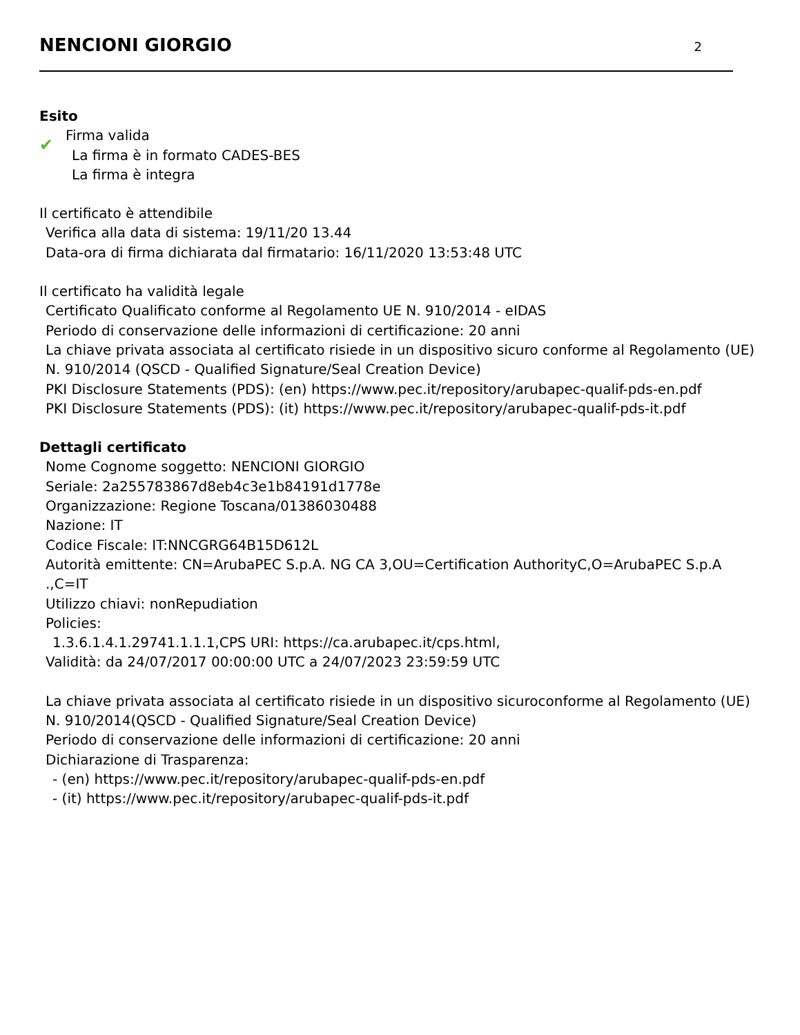NENCIONI GIORGIO
2
Esito
✔
Firma valida
La firma è in formato CADES-BES
La firma è integra
Il certificato è attendibile
Verifica alla data di sistema: 19/11/20 13.44
Data-ora di firma dichiarata dal firmatario: 16/11/2020 13:53:48 UTC
Il certificato ha validità legale
Certificato Qualificato conforme al Regolamento UE N. 910/2014 - eIDAS
Periodo di conservazione delle informazioni di certificazione: 20 anni
La chiave privata associata al certificato risiede in un dispositivo sicuro conforme al Regolamento (UE) N. 910/2014 (QSCD - Qualified Signature/Seal Creation Device)
PKI Disclosure Statements (PDS): (en) https://www.pec.it/repository/arubapec-qualif-pds-en.pdf
PKI Disclosure Statements (PDS): (it) https://www.pec.it/repository/arubapec-qualif-pds-it.pdf
Dettagli certificato
Nome Cognome soggetto: NENCIONI GIORGIO
Seriale: 2a255783867d8eb4c3e1b84191d1778e
Organizzazione: Regione Toscana/01386030488
Nazione: IT
Codice Fiscale: IT:NNCGRG64B15D612L
Autorità emittente: CN=ArubaPEC S.p.A. NG CA 3,OU=Certification AuthorityC,O=ArubaPEC S.p.A .,C=IT
Utilizzo chiavi: nonRepudiation
Policies:
1.3.6.1.4.1.29741.1.1.1,CPS URI: https://ca.arubapec.it/cps.html,
Validità: da 24/07/2017 00:00:00 UTC a 24/07/2023 23:59:59 UTC
La chiave privata associata al certificato risiede in un dispositivo sicuroconforme al Regolamento (UE) N. 910/2014(QSCD - Qualified Signature/Seal Creation Device)
Periodo di conservazione delle informazioni di certificazione: 20 anni
Dichiarazione di Trasparenza:
- (en) https://www.pec.it/repository/arubapec-qualif-pds-en.pdf
- (it) https://www.pec.it/repository/arubapec-qualif-pds-it.pdf